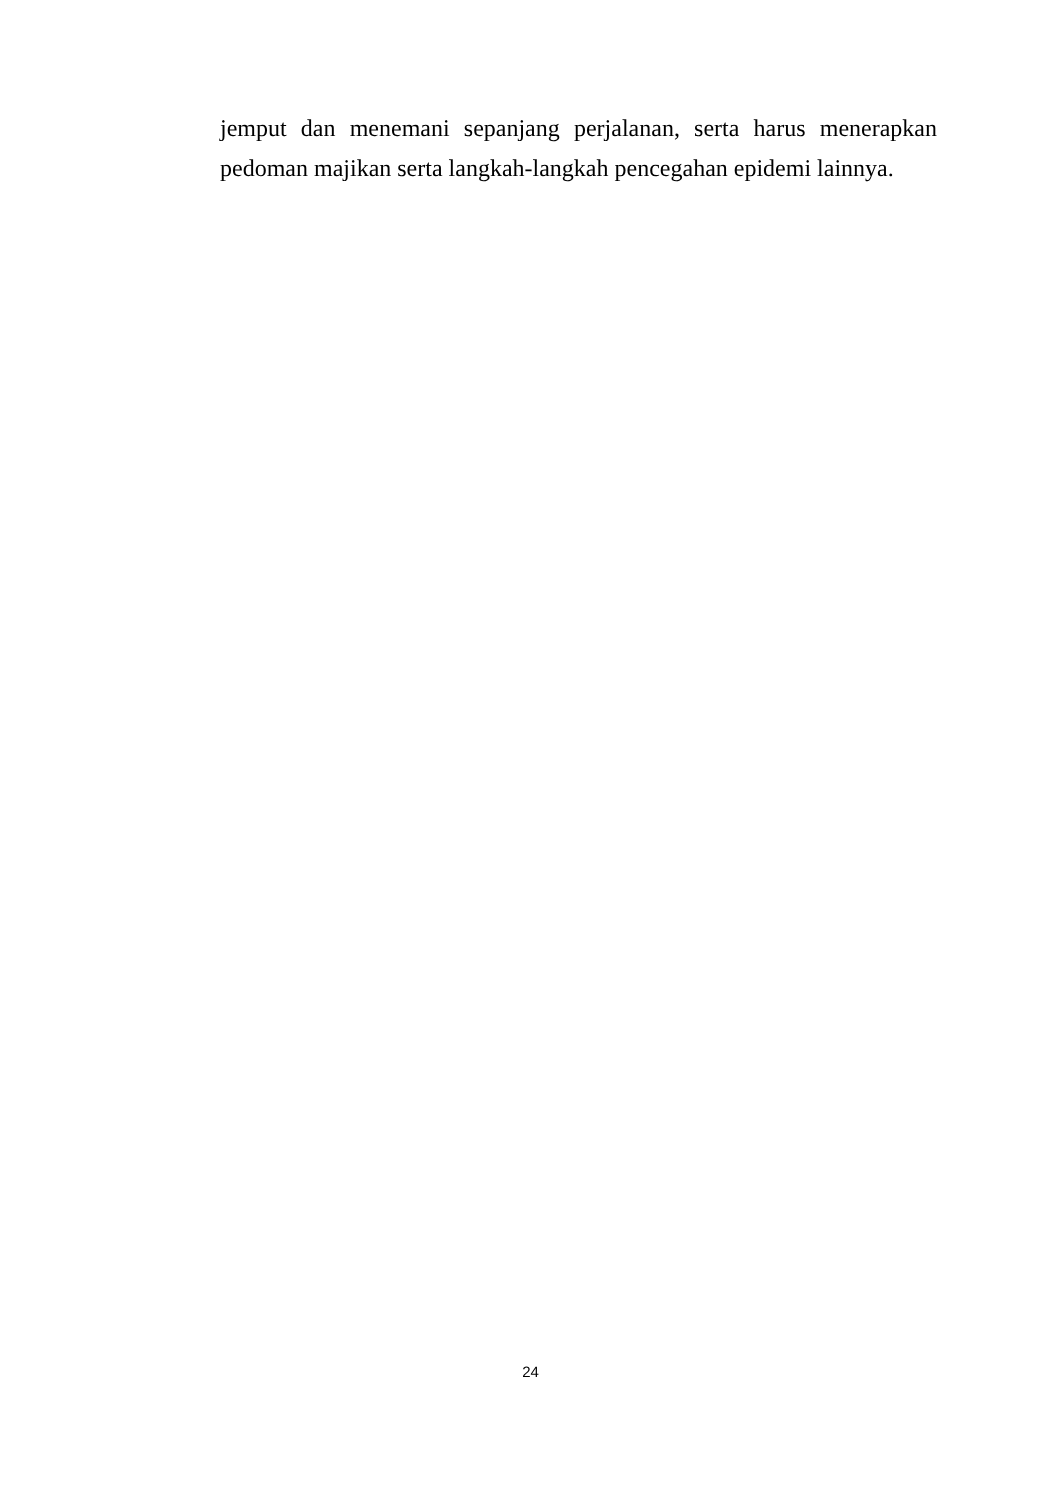jemput dan menemani sepanjang perjalanan, serta harus menerapkan pedoman majikan serta langkah-langkah pencegahan epidemi lainnya.
24